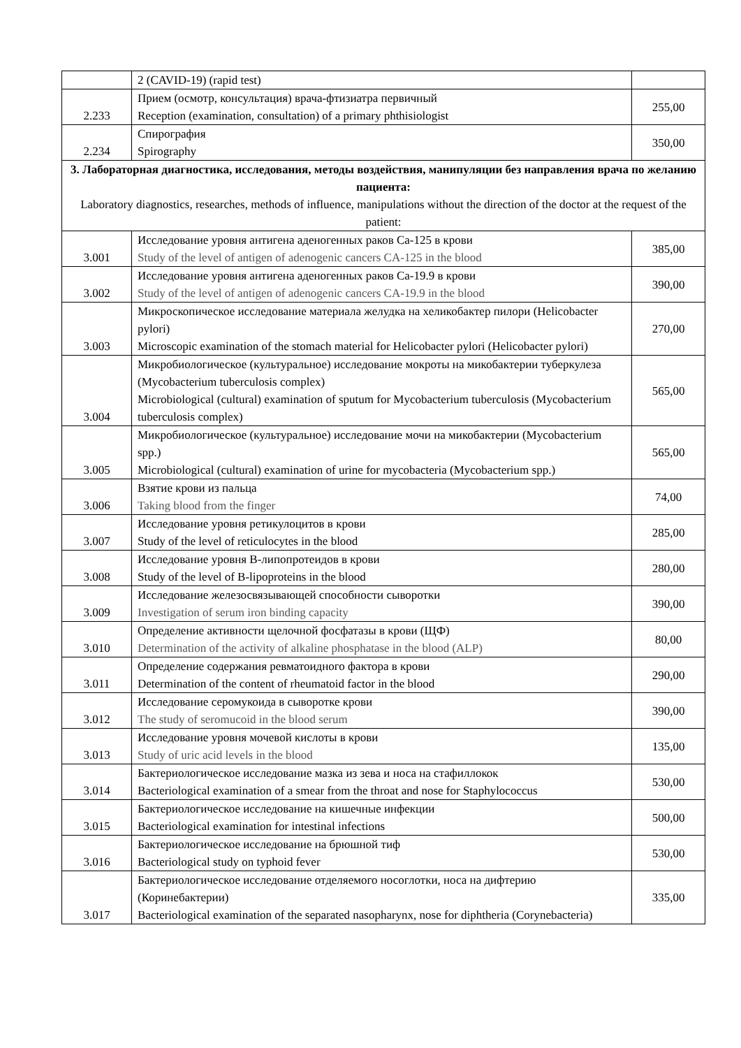| | 2 (CAVID-19) (rapid test) | |
| 2.233 | Прием (осмотр, консультация) врача-фтизиатра первичный Reception (examination, consultation) of a primary phthisiologist | 255,00 |
| 2.234 | Спирография Spirography | 350,00 |
| 3. Лабораторная диагностика, исследования, методы воздействия, манипуляции без направления врача по желанию пациента: Laboratory diagnostics, researches, methods of influence, manipulations without the direction of the doctor at the request of the patient: | | |
| 3.001 | Исследование уровня антигена аденогенных раков Са-125 в крови Study of the level of antigen of adenogenic cancers CA-125 in the blood | 385,00 |
| 3.002 | Исследование уровня антигена аденогенных раков Са-19.9 в крови Study of the level of antigen of adenogenic cancers CA-19.9 in the blood | 390,00 |
| 3.003 | Микроскопическое исследование материала желудка на хеликобактер пилори (Helicobacter pylori) Microscopic examination of the stomach material for Helicobacter pylori (Helicobacter pylori) | 270,00 |
| 3.004 | Микробиологическое (культуральное) исследование мокроты на микобактерии туберкулеза (Mycobacterium tuberculosis complex) Microbiological (cultural) examination of sputum for Mycobacterium tuberculosis (Mycobacterium tuberculosis complex) | 565,00 |
| 3.005 | Микробиологическое (культуральное) исследование мочи на микобактерии (Mycobacterium spp.) Microbiological (cultural) examination of urine for mycobacteria (Mycobacterium spp.) | 565,00 |
| 3.006 | Взятие крови из пальца Taking blood from the finger | 74,00 |
| 3.007 | Исследование уровня ретикулоцитов в крови Study of the level of reticulocytes in the blood | 285,00 |
| 3.008 | Исследование уровня В-липопротеидов в крови Study of the level of B-lipoproteins in the blood | 280,00 |
| 3.009 | Исследование железосвязывающей способности сыворотки Investigation of serum iron binding capacity | 390,00 |
| 3.010 | Определение активности щелочной фосфатазы в крови (ЩФ) Determination of the activity of alkaline phosphatase in the blood (ALP) | 80,00 |
| 3.011 | Определение содержания ревматоидного фактора в крови Determination of the content of rheumatoid factor in the blood | 290,00 |
| 3.012 | Исследование серомукоида в сыворотке крови The study of seromucoid in the blood serum | 390,00 |
| 3.013 | Исследование уровня мочевой кислоты в крови Study of uric acid levels in the blood | 135,00 |
| 3.014 | Бактериологическое исследование мазка из зева и носа на стафиллокок Bacteriological examination of a smear from the throat and nose for Staphylococcus | 530,00 |
| 3.015 | Бактериологическое исследование на кишечные инфекции Bacteriological examination for intestinal infections | 500,00 |
| 3.016 | Бактериологическое исследование на брюшной тиф Bacteriological study on typhoid fever | 530,00 |
| 3.017 | Бактериологическое исследование отделяемого носоглотки, носа на дифтерию (Коринебактерии) Bacteriological examination of the separated nasopharynx, nose for diphtheria (Corynebacteria) | 335,00 |